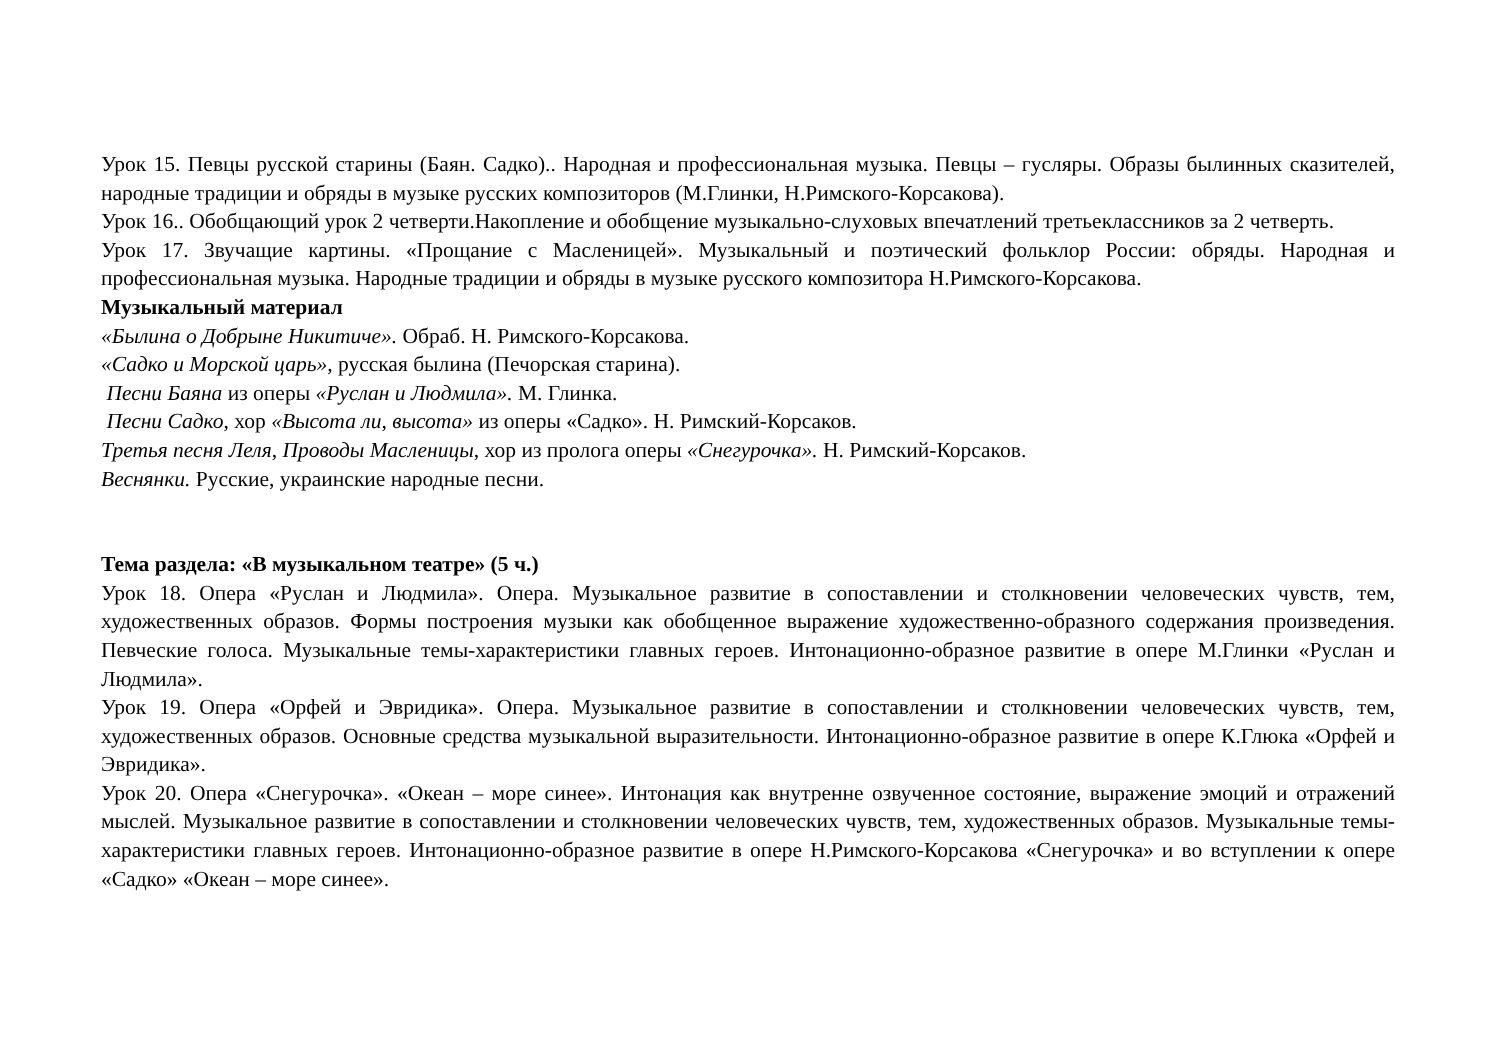Урок 15. Певцы русской старины (Баян. Садко).. Народная и профессиональная музыка. Певцы – гусляры. Образы былинных сказителей, народные традиции и обряды в музыке русских композиторов (М.Глинки, Н.Римского-Корсакова).
Урок 16.. Обобщающий урок 2 четверти.Накопление и обобщение музыкально-слуховых впечатлений третьеклассников за 2 четверть.
Урок 17. Звучащие картины. «Прощание с Масленицей». Музыкальный и поэтический фольклор России: обряды. Народная и профессиональная музыка. Народные традиции и обряды в музыке русского композитора Н.Римского-Корсакова.
Музыкальный материал
«Былина о Добрыне Никитиче». Обраб. Н. Римского-Корсакова.
«Садко и Морской царь», русская былина (Печорская старина).
Песни Баяна из оперы «Руслан и Людмила». М. Глинка.
Песни Садко, хор «Высота ли, высота» из оперы «Садко». Н. Римский-Корсаков.
Третья песня Леля, Проводы Масленицы, хор из пролога оперы «Снегурочка». Н. Римский-Корсаков.
Веснянки. Русские, украинские народные песни.
Тема раздела: «В музыкальном театре» (5 ч.)
Урок 18. Опера «Руслан и Людмила». Опера. Музыкальное развитие в сопоставлении и столкновении человеческих чувств, тем, художественных образов. Формы построения музыки как обобщенное выражение художественно-образного содержания произведения. Певческие голоса. Музыкальные темы-характеристики главных героев. Интонационно-образное развитие в опере М.Глинки «Руслан и Людмила».
Урок 19. Опера «Орфей и Эвридика». Опера. Музыкальное развитие в сопоставлении и столкновении человеческих чувств, тем, художественных образов. Основные средства музыкальной выразительности. Интонационно-образное развитие в опере К.Глюка «Орфей и Эвридика».
Урок 20. Опера «Снегурочка». «Океан – море синее». Интонация как внутренне озвученное состояние, выражение эмоций и отражений мыслей. Музыкальное развитие в сопоставлении и столкновении человеческих чувств, тем, художественных образов. Музыкальные темы-характеристики главных героев. Интонационно-образное развитие в опере Н.Римского-Корсакова «Снегурочка» и во вступлении к опере «Садко» «Океан – море синее».